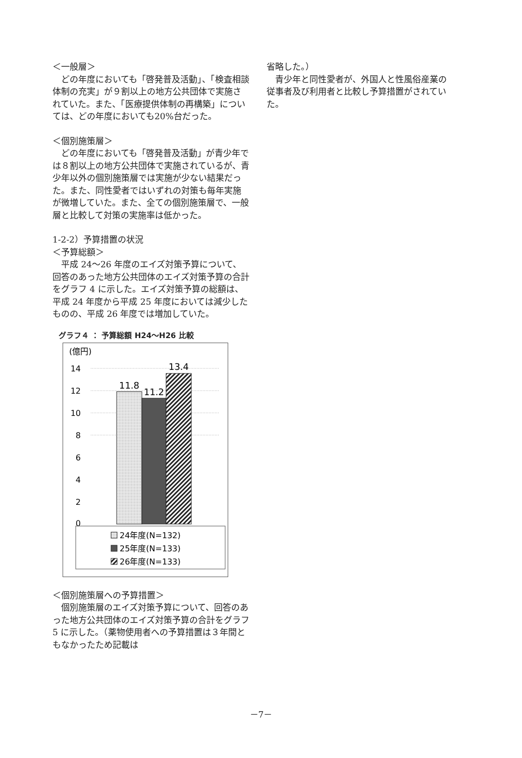＜一般層＞
　どの年度においても「啓発普及活動」、「検査相談体制の充実」が９割以上の地方公共団体で実施されていた。また、「医療提供体制の再構築」については、どの年度においても20%台だった。
＜個別施策層＞
　どの年度においても「啓発普及活動」が青少年では８割以上の地方公共団体で実施されているが、青少年以外の個別施策層では実施が少ない結果だった。また、同性愛者ではいずれの対策も毎年実施が微増していた。また、全ての個別施策層で、一般層と比較して対策の実施率は低かった。
1-2-2）予算措置の状況
＜予算総額＞
　平成 24～26 年度のエイズ対策予算について、回答のあった地方公共団体のエイズ対策予算の合計をグラフ 4 に示した。エイズ対策予算の総額は、平成 24 年度から平成 25 年度においては減少したものの、平成 26 年度では増加していた。
グラフ４ ： 予算総額 H24～H26 比較
(億円)
14
12
10
8
6
4
2
0
11.8
11.2
13.4
24年度(N=132)
25年度(N=133)
26年度(N=133)
＜個別施策層への予算措置＞
　個別施策層のエイズ対策予算について、回答のあった地方公共団体のエイズ対策予算の合計をグラフ 5 に示した。（薬物使用者への予算措置は３年間ともなかったため記載は
省略した。）
　青少年と同性愛者が、外国人と性風俗産業の従事者及び利用者と比較し予算措置がされていた。
－7－